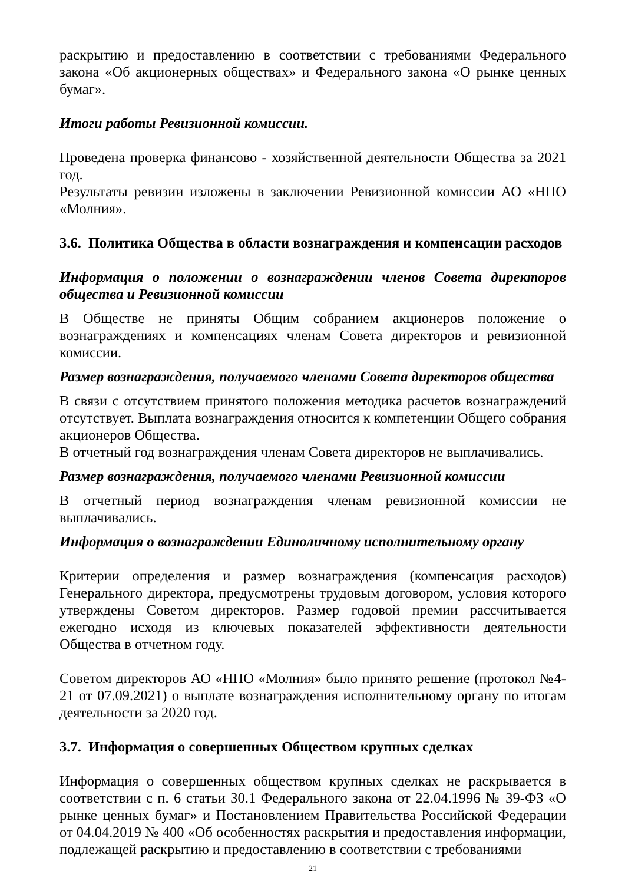раскрытию и предоставлению в соответствии с требованиями Федерального закона «Об акционерных обществах» и Федерального закона «О рынке ценных бумаг».
Итоги работы Ревизионной комиссии.
Проведена проверка финансово - хозяйственной деятельности Общества за 2021 год.
Результаты ревизии изложены в заключении Ревизионной комиссии АО «НПО «Молния».
3.6. Политика Общества в области вознаграждения и компенсации расходов
Информация о положении о вознаграждении членов Совета директоров общества и Ревизионной комиссии
В Обществе не приняты Общим собранием акционеров положение о вознаграждениях и компенсациях членам Совета директоров и ревизионной комиссии.
Размер вознаграждения, получаемого членами Совета директоров общества
В связи с отсутствием принятого положения методика расчетов вознаграждений отсутствует. Выплата вознаграждения относится к компетенции Общего собрания акционеров Общества.
В отчетный год вознаграждения членам Совета директоров не выплачивались.
Размер вознаграждения, получаемого членами Ревизионной комиссии
В отчетный период вознаграждения членам ревизионной комиссии не выплачивались.
Информация о вознаграждении Единоличному исполнительному органу
Критерии определения и размер вознаграждения (компенсация расходов) Генерального директора, предусмотрены трудовым договором, условия которого утверждены Советом директоров. Размер годовой премии рассчитывается ежегодно исходя из ключевых показателей эффективности деятельности Общества в отчетном году.
Советом директоров АО «НПО «Молния» было принято решение (протокол №4-21 от 07.09.2021) о выплате вознаграждения исполнительному органу по итогам деятельности за 2020 год.
3.7. Информация о совершенных Обществом крупных сделках
Информация о совершенных обществом крупных сделках не раскрывается в соответствии с п. 6 статьи 30.1 Федерального закона от 22.04.1996 № 39-ФЗ «О рынке ценных бумаг» и Постановлением Правительства Российской Федерации от 04.04.2019 № 400 «Об особенностях раскрытия и предоставления информации, подлежащей раскрытию и предоставлению в соответствии с требованиями
21